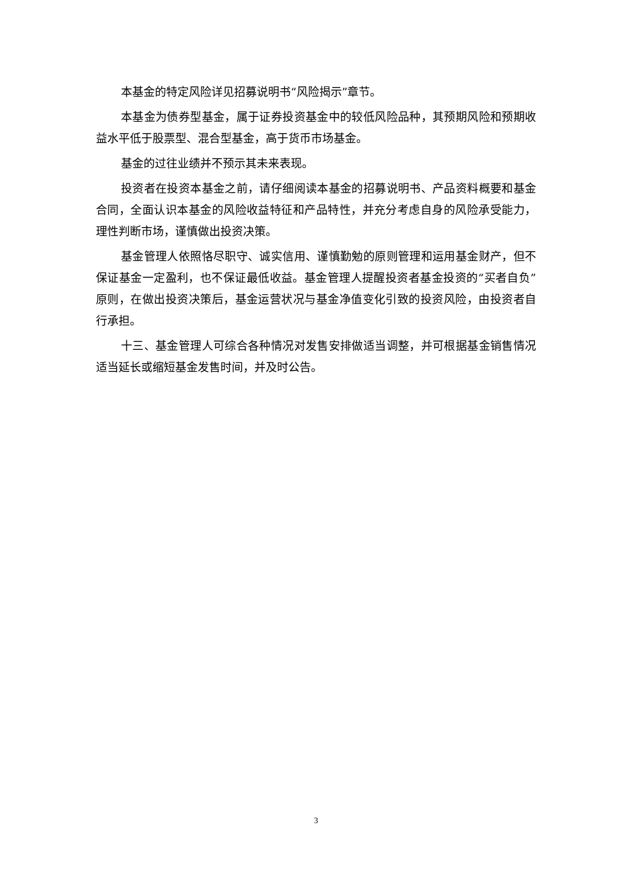本基金的特定风险详见招募说明书“风险揭示”章节。
本基金为债券型基金，属于证券投资基金中的较低风险品种，其预期风险和预期收益水平低于股票型、混合型基金，高于货币市场基金。
基金的过往业绩并不预示其未来表现。
投资者在投资本基金之前，请仔细阅读本基金的招募说明书、产品资料概要和基金合同，全面认识本基金的风险收益特征和产品特性，并充分考虑自身的风险承受能力，理性判断市场，谨慎做出投资决策。
基金管理人依照恪尽职守、诚实信用、谨慎勤勉的原则管理和运用基金财产，但不保证基金一定盈利，也不保证最低收益。基金管理人提醒投资者基金投资的“买者自负”原则，在做出投资决策后，基金运营状况与基金净值变化引致的投资风险，由投资者自行承担。
十三、基金管理人可综合各种情况对发售安排做适当调整，并可根据基金销售情况适当延长或缩短基金发售时间，并及时公告。
3